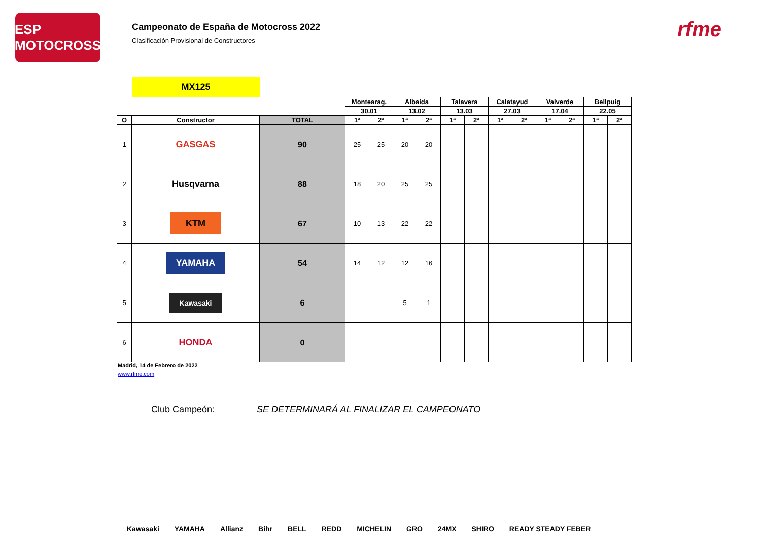ESP MOTOCROSS
Campeonato de España de Motocross 2022
Clasificación Provisional de Constructores
rfme
MX125
| | | | Montearag. | | Albaida | | Talavera | | Calatayud | | Valverde | | Bellpuig | |
| | | | 30.01 | | 13.02 | | 13.03 | | 27.03 | | 17.04 | | 22.05 | |
| O | Constructor | TOTAL | 1ª | 2ª | 1ª | 2ª | 1ª | 2ª | 1ª | 2ª | 1ª | 2ª | 1ª | 2ª |
| 1 | GASGAS | 90 | 25 | 25 | 20 | 20 | | | | | | | | |
| 2 | Husqvarna | 88 | 18 | 20 | 25 | 25 | | | | | | | | |
| 3 | KTM | 67 | 10 | 13 | 22 | 22 | | | | | | | | |
| 4 | YAMAHA | 54 | 14 | 12 | 12 | 16 | | | | | | | | |
| 5 | Kawasaki | 6 | | | 5 | 1 | | | | | | | | |
| 6 | HONDA | 0 | | | | | | | | | | | | |
Madrid, 14 de Febrero de 2022
www.rfme.com
Club Campeón: SE DETERMINARÁ AL FINALIZAR EL CAMPEONATO
Kawasaki YAMAHA Allianz Bihr BELL REDD MICHELIN GRO 24MX SHIRO READY STEADY FEBER